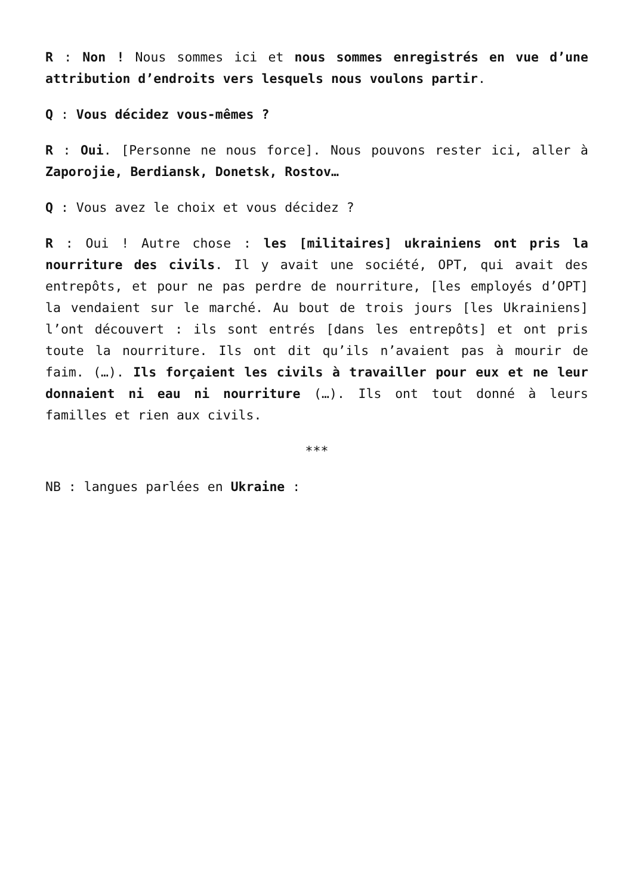R : Non ! Nous sommes ici et nous sommes enregistrés en vue d’une attribution d’endroits vers lesquels nous voulons partir.
Q : Vous décidez vous-mêmes ?
R : Oui. [Personne ne nous force]. Nous pouvons rester ici, aller à Zaporojie, Berdiansk, Donetsk, Rostov…
Q : Vous avez le choix et vous décidez ?
R : Oui ! Autre chose : les [militaires] ukrainiens ont pris la nourriture des civils. Il y avait une société, OPT, qui avait des entrepôts, et pour ne pas perdre de nourriture, [les employés d’OPT] la vendaient sur le marché. Au bout de trois jours [les Ukrainiens] l’ont découvert : ils sont entrés [dans les entrepôts] et ont pris toute la nourriture. Ils ont dit qu’ils n’avaient pas à mourir de faim. (…). Ils forçaient les civils à travailler pour eux et ne leur donnaient ni eau ni nourriture (…). Ils ont tout donné à leurs familles et rien aux civils.
***
NB : langues parlées en Ukraine :